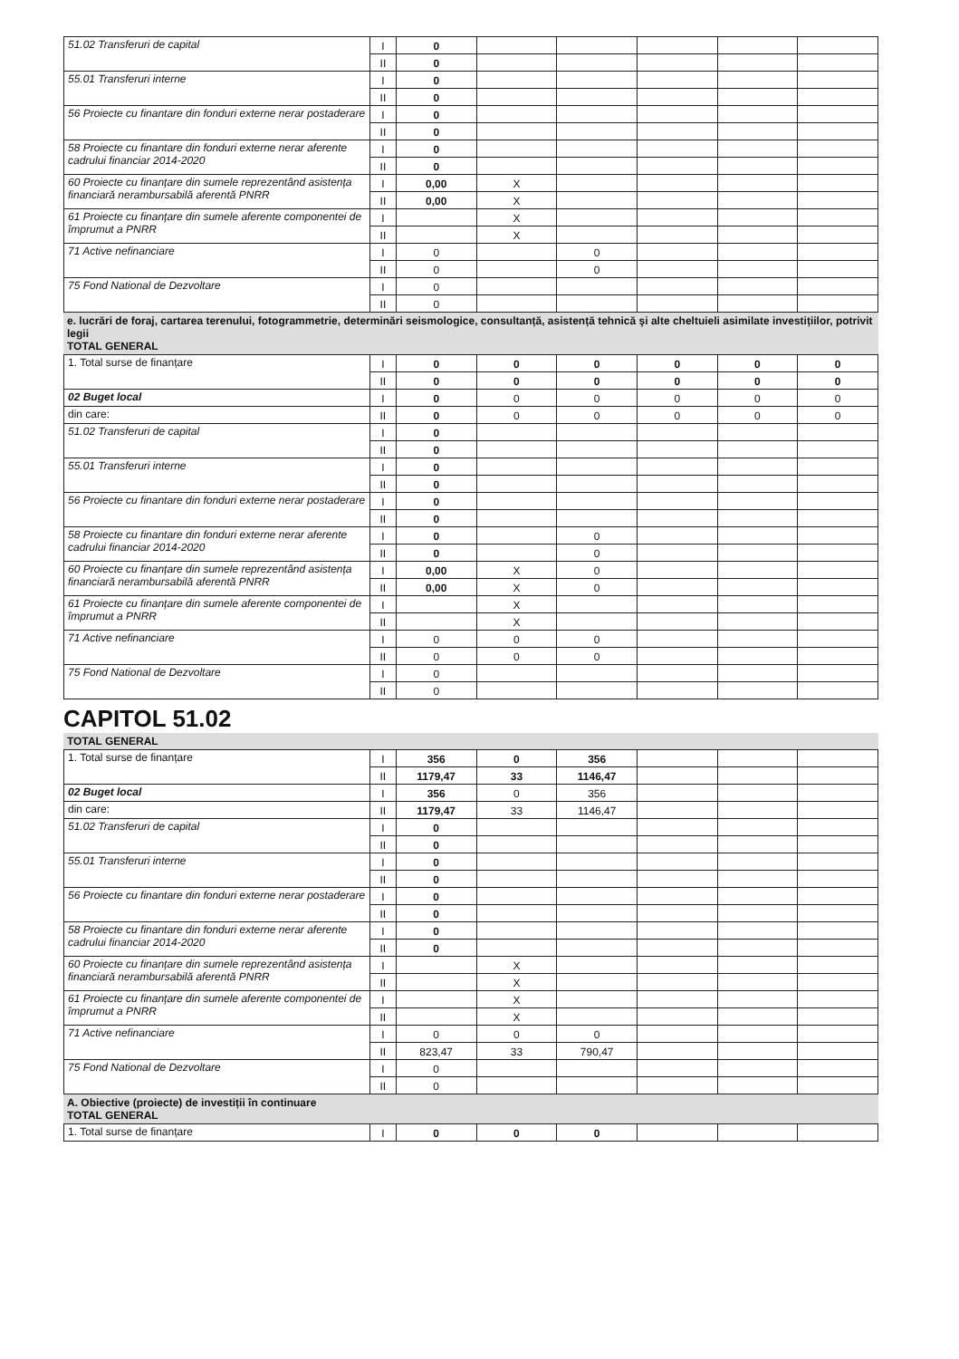| 51.02 Transferuri de capital | I | 0 | | | | | |
| | II | 0 | | | | | |
| 55.01 Transferuri interne | I | 0 | | | | | |
| | II | 0 | | | | | |
| 56 Proiecte cu finantare din fonduri externe nerar postaderare | I | 0 | | | | | |
| | II | 0 | | | | | |
| 58 Proiecte cu finantare din fonduri externe nerar aferente cadrului financiar 2014-2020 | I | 0 | | | | | |
| | II | 0 | | | | | |
| 60 Proiecte cu finanțare din sumele reprezentând asistența financiară nerambursabilă aferentă PNRR | I | 0,00 | X | | | | |
| | II | 0,00 | X | | | | |
| 61 Proiecte cu finanțare din sumele aferente componentei de împrumut a PNRR | I | | X | | | | |
| | II | | X | | | | |
| 71 Active nefinanciare | I | 0 | | 0 | | | |
| | II | 0 | | 0 | | | |
| 75 Fond National de Dezvoltare | I | 0 | | | | | |
| | II | 0 | | | | | |
e. lucrări de foraj, cartarea terenului, fotogrammetrie, determinări seismologice, consultanță, asistență tehnică şi alte cheltuieli asimilate investițiilor, potrivit legii
TOTAL GENERAL
| 1. Total surse de finanțare | I | 0 | 0 | 0 | 0 | 0 | 0 |
| | II | 0 | 0 | 0 | 0 | 0 | 0 |
| 02 Buget local | I | 0 | 0 | 0 | 0 | 0 | 0 |
| din care: | II | 0 | 0 | 0 | 0 | 0 | 0 |
| 51.02 Transferuri de capital | I | 0 | | | | | |
| | II | 0 | | | | | |
| 55.01 Transferuri interne | I | 0 | | | | | |
| | II | 0 | | | | | |
| 56 Proiecte cu finantare din fonduri externe nerar postaderare | I | 0 | | | | | |
| | II | 0 | | | | | |
| 58 Proiecte cu finantare din fonduri externe nerar aferente cadrului financiar 2014-2020 | I | 0 | | 0 | | | |
| | II | 0 | | 0 | | | |
| 60 Proiecte cu finanțare din sumele reprezentând asistența financiară nerambursabilă aferentă PNRR | I | 0,00 | X | 0 | | | |
| | II | 0,00 | X | 0 | | | |
| 61 Proiecte cu finanțare din sumele aferente componentei de împrumut a PNRR | I | | X | | | | |
| | II | | X | | | | |
| 71 Active nefinanciare | I | 0 | 0 | 0 | | | |
| | II | 0 | 0 | 0 | | | |
| 75 Fond National de Dezvoltare | I | 0 | | | | | |
| | II | 0 | | | | | |
CAPITOL 51.02
TOTAL GENERAL
| 1. Total surse de finanțare | I | 356 | 0 | 356 | | | |
| | II | 1179,47 | 33 | 1146,47 | | | |
| 02 Buget local | I | 356 | 0 | 356 | | | |
| din care: | II | 1179,47 | 33 | 1146,47 | | | |
| 51.02 Transferuri de capital | I | 0 | | | | | |
| | II | 0 | | | | | |
| 55.01 Transferuri interne | I | 0 | | | | | |
| | II | 0 | | | | | |
| 56 Proiecte cu finantare din fonduri externe nerar postaderare | I | 0 | | | | | |
| | II | 0 | | | | | |
| 58 Proiecte cu finantare din fonduri externe nerar aferente cadrului financiar 2014-2020 | I | 0 | | | | | |
| | II | 0 | | | | | |
| 60 Proiecte cu finanțare din sumele reprezentând asistența financiară nerambursabilă aferentă PNRR | I | | X | | | | |
| | II | | X | | | | |
| 61 Proiecte cu finanțare din sumele aferente componentei de împrumut a PNRR | I | | X | | | | |
| | II | | X | | | | |
| 71 Active nefinanciare | I | 0 | 0 | 0 | | | |
| | II | 823,47 | 33 | 790,47 | | | |
| 75 Fond National de Dezvoltare | I | 0 | | | | | |
| | II | 0 | | | | | |
A. Obiective (proiecte) de investiții în continuare
TOTAL GENERAL
| 1. Total surse de finanțare | I | 0 | 0 | 0 | | | |